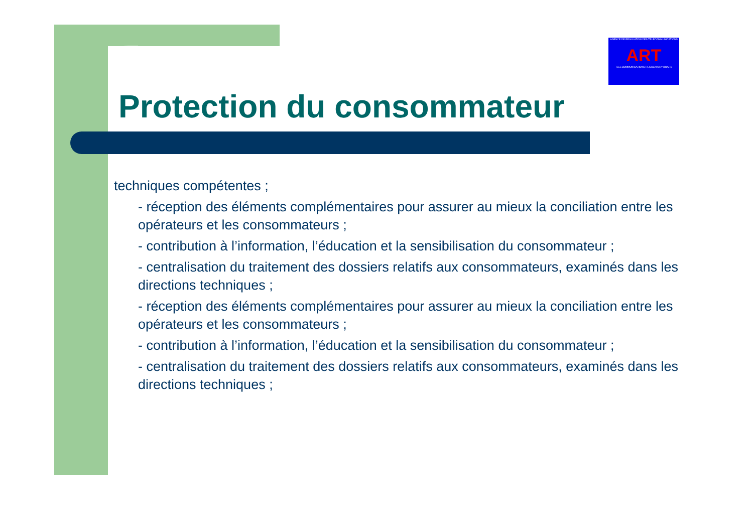AGENCE DE REGULATION DES TELECOMMUNICATIONS
ART
TELECOMMUNICATIONS REGULATORY BOARD
Protection du consommateur
techniques compétentes ;
- réception des éléments complémentaires pour assurer au mieux la conciliation entre les opérateurs et les consommateurs ;
- contribution à l’information, l’éducation et la sensibilisation du consommateur ;
- centralisation du traitement des dossiers relatifs aux consommateurs, examinés dans les directions techniques ;
- réception des éléments complémentaires pour assurer au mieux la conciliation entre les opérateurs et les consommateurs ;
- contribution à l’information, l’éducation et la sensibilisation du consommateur ;
- centralisation du traitement des dossiers relatifs aux consommateurs, examinés dans les directions techniques ;